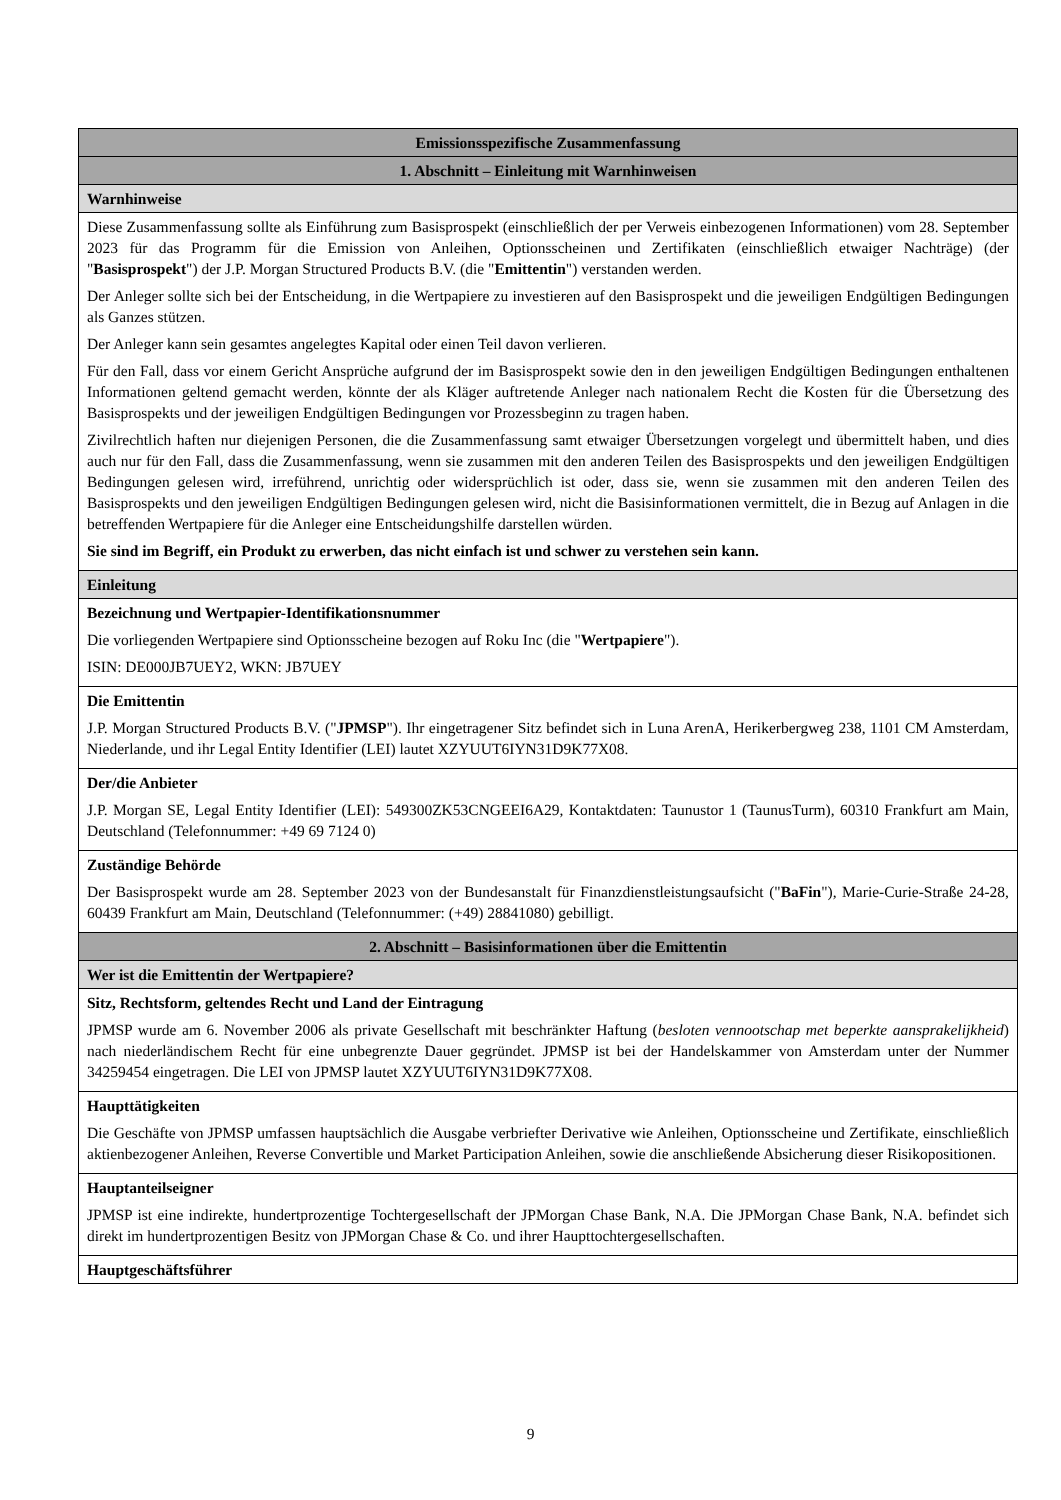| Emissionsspezifische Zusammenfassung |
| 1. Abschnitt – Einleitung mit Warnhinweisen |
| Warnhinweise |
| Diese Zusammenfassung sollte als Einführung zum Basisprospekt (einschließlich der per Verweis einbezogenen Informationen) vom 28. September 2023 für das Programm für die Emission von Anleihen, Optionsscheinen und Zertifikaten (einschließlich etwaiger Nachträge) (der " Basisprospekt ") der J.P. Morgan Structured Products B.V. (die " Emittentin ") verstanden werden. Der Anleger sollte sich bei der Entscheidung, in die Wertpapiere zu investieren auf den Basisprospekt und die jeweiligen Endgültigen Bedingungen als Ganzes stützen. Der Anleger kann sein gesamtes angelegtes Kapital oder einen Teil davon verlieren. Für den Fall, dass vor einem Gericht Ansprüche aufgrund der im Basisprospekt sowie den in den jeweiligen Endgültigen Bedingungen enthaltenen Informationen geltend gemacht werden, könnte der als Kläger auftretende Anleger nach nationalem Recht die Kosten für die Übersetzung des Basisprospekts und der jeweiligen Endgültigen Bedingungen vor Prozessbeginn zu tragen haben. Zivilrechtlich haften nur diejenigen Personen, die die Zusammenfassung samt etwaiger Übersetzungen vorgelegt und übermittelt haben, und dies auch nur für den Fall, dass die Zusammenfassung, wenn sie zusammen mit den anderen Teilen des Basisprospekts und den jeweiligen Endgültigen Bedingungen gelesen wird, irreführend, unrichtig oder widersprüchlich ist oder, dass sie, wenn sie zusammen mit den anderen Teilen des Basisprospekts und den jeweiligen Endgültigen Bedingungen gelesen wird, nicht die Basisinformationen vermittelt, die in Bezug auf Anlagen in die betreffenden Wertpapiere für die Anleger eine Entscheidungshilfe darstellen würden. Sie sind im Begriff, ein Produkt zu erwerben, das nicht einfach ist und schwer zu verstehen sein kann. |
| Einleitung |
| Bezeichnung und Wertpapier-Identifikationsnummer Die vorliegenden Wertpapiere sind Optionsscheine bezogen auf Roku Inc (die " Wertpapiere "). ISIN: DE000JB7UEY2, WKN: JB7UEY |
| Die Emittentin J.P. Morgan Structured Products B.V. (" JPMSP "). Ihr eingetragener Sitz befindet sich in Luna ArenA, Herikerbergweg 238, 1101 CM Amsterdam, Niederlande, und ihr Legal Entity Identifier (LEI) lautet XZYUUT6IYN31D9K77X08. |
| Der/die Anbieter J.P. Morgan SE, Legal Entity Identifier (LEI): 549300ZK53CNGEEI6A29, Kontaktdaten: Taunustor 1 (TaunusTurm), 60310 Frankfurt am Main, Deutschland (Telefonnummer: +49 69 7124 0) |
| Zuständige Behörde Der Basisprospekt wurde am 28. September 2023 von der Bundesanstalt für Finanzdienstleistungsaufsicht (" BaFin "), Marie-Curie-Straße 24-28, 60439 Frankfurt am Main, Deutschland (Telefonnummer: (+49) 28841080) gebilligt. |
| 2. Abschnitt – Basisinformationen über die Emittentin |
| Wer ist die Emittentin der Wertpapiere? |
| Sitz, Rechtsform, geltendes Recht und Land der Eintragung JPMSP wurde am 6. November 2006 als private Gesellschaft mit beschränkter Haftung ( besloten vennootschap met beperkte aansprakelijkheid ) nach niederländischem Recht für eine unbegrenzte Dauer gegründet. JPMSP ist bei der Handelskammer von Amsterdam unter der Nummer 34259454 eingetragen. Die LEI von JPMSP lautet XZYUUT6IYN31D9K77X08. |
| Haupttätigkeiten Die Geschäfte von JPMSP umfassen hauptsächlich die Ausgabe verbriefter Derivative wie Anleihen, Optionsscheine und Zertifikate, einschließlich aktienbezogener Anleihen, Reverse Convertible und Market Participation Anleihen, sowie die anschließende Absicherung dieser Risikopositionen. |
| Hauptanteilseigner JPMSP ist eine indirekte, hundertprozentige Tochtergesellschaft der JPMorgan Chase Bank, N.A. Die JPMorgan Chase Bank, N.A. befindet sich direkt im hundertprozentigen Besitz von JPMorgan Chase & Co. und ihrer Haupttochtergesellschaften. |
| Hauptgeschäftsführer |
9